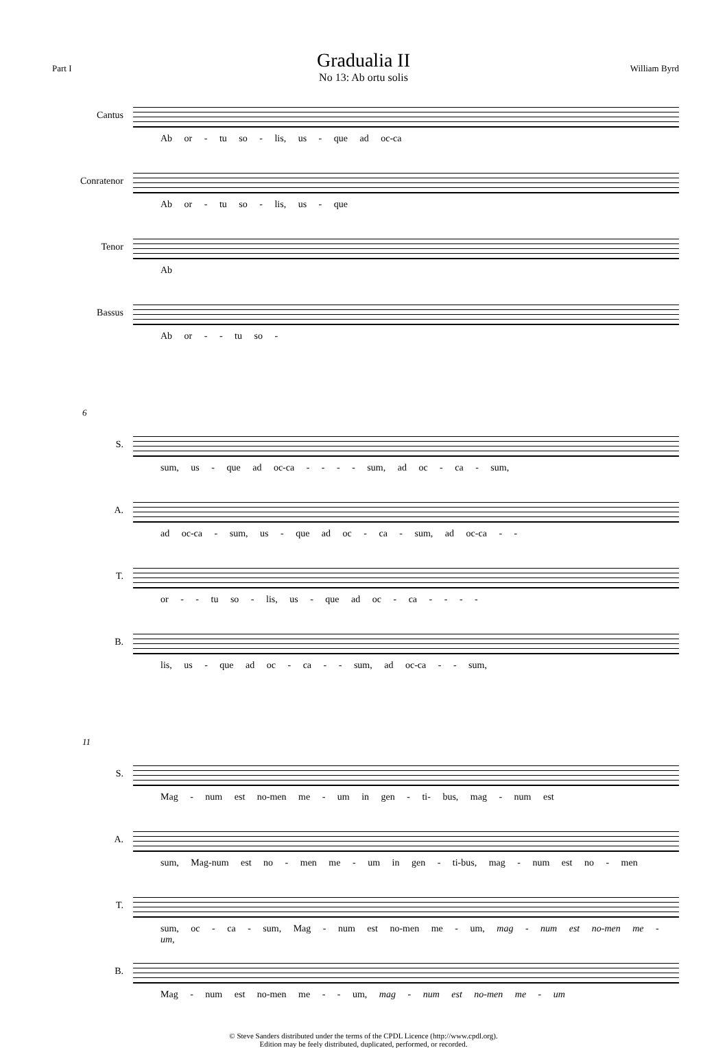Part I
Gradualia II
No 13: Ab ortu solis
William Byrd
Cantus
Ab or - tu so - lis, us - que ad oc-ca
Conratenor
Ab or - tu so - lis, us - que
Tenor
Ab
Bassus
Ab or - - tu so -
6
S.
sum, us - que ad oc-ca - - - - sum, ad oc - ca - sum,
A.
ad oc-ca - sum, us - que ad oc - ca - sum, ad oc-ca - -
T.
or - - tu so - lis, us - que ad oc - ca - - - -
B.
lis, us - que ad oc - ca - - sum, ad oc-ca - - sum,
11
S.
Mag - num est no-men me - um in gen - ti- bus, mag - num est
A.
sum, Mag-num est no - men me - um in gen - ti-bus, mag - num est no - men
T.
sum, oc - ca - sum, Mag - num est no-men me - um, mag - num est no-men me - um,
B.
Mag - num est no-men me - - um, mag - num est no-men me - um
© Steve Sanders distributed under the terms of the CPDL Licence (http://www.cpdl.org).
Edition may be feely distributed, duplicated, performed, or recorded.